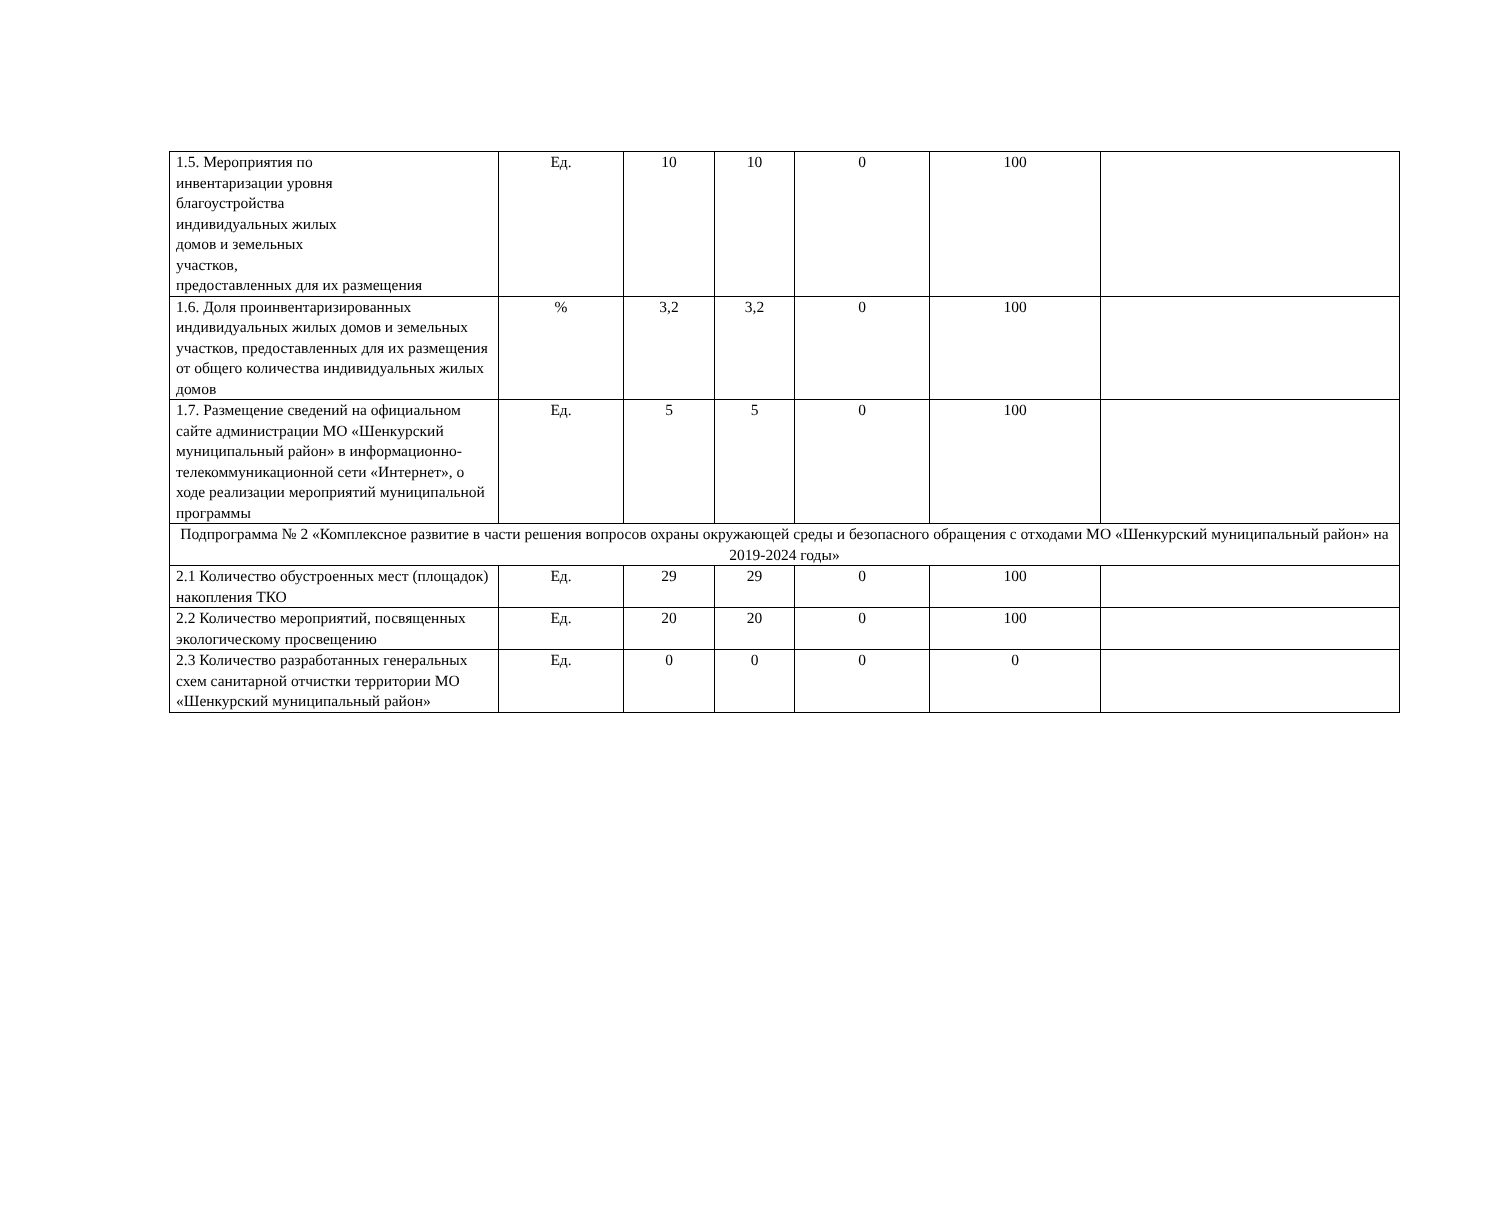| 1.5. Мероприятия по инвентаризации уровня благоустройства индивидуальных жилых домов и земельных участков, предоставленных для их размещения | Ед. | 10 | 10 | 0 | 100 | |
| 1.6. Доля проинвентаризированных индивидуальных жилых домов и земельных участков, предоставленных для их размещения от общего количества индивидуальных жилых домов | % | 3,2 | 3,2 | 0 | 100 | |
| 1.7. Размещение сведений на официальном сайте администрации МО «Шенкурский муниципальный район» в информационно-телекоммуникационной сети «Интернет», о ходе реализации мероприятий муниципальной программы | Ед. | 5 | 5 | 0 | 100 | |
| Подпрограмма № 2 «Комплексное развитие в части решения вопросов охраны окружающей среды и безопасного обращения с отходами МО «Шенкурский муниципальный район» на 2019-2024 годы» | | | | | | |
| 2.1 Количество обустроенных мест (площадок) накопления ТКО | Ед. | 29 | 29 | 0 | 100 | |
| 2.2 Количество мероприятий, посвященных экологическому просвещению | Ед. | 20 | 20 | 0 | 100 | |
| 2.3 Количество разработанных генеральных схем санитарной отчистки территории МО «Шенкурский муниципальный район» | Ед. | 0 | 0 | 0 | 0 | |